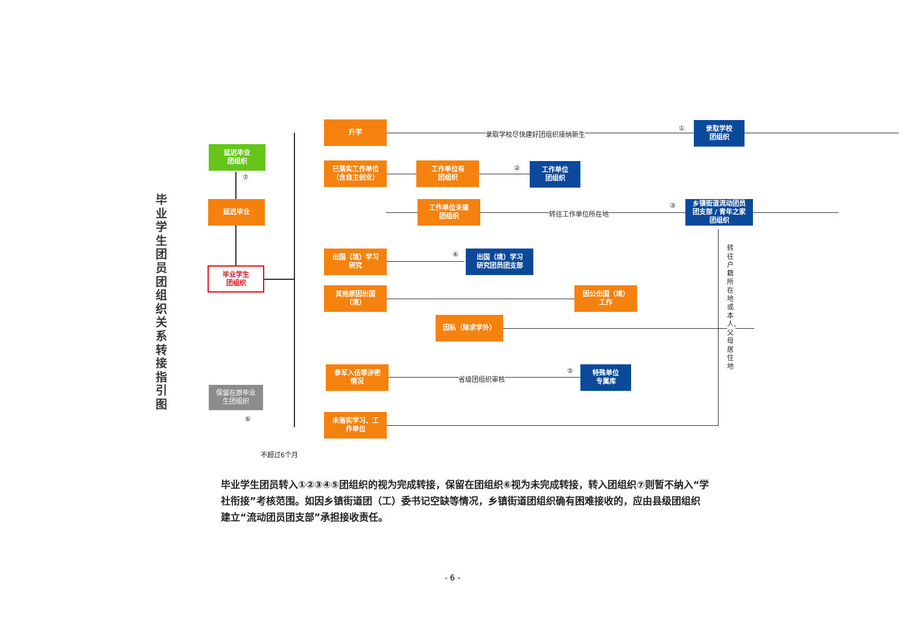毕业学生团员团组织关系转接指引图
升学
录取学校尽快建好团组织接纳新生
①
录取学校
团组织
延迟毕业
团组织
⑦
已落实工作单位
（含自主创业）
工作单位有
团组织
②
工作单位
团组织
延迟毕业
工作单位未建
团组织
转往工作单位所在地
③
乡镇街道流动团员
团支部 / 青年之家
团组织
出国（境）学习
研究
④
出国（境）学习
研究团员团支部
转往户籍所在地或本人、父母居住地
毕业学生
团组织
其他原因出国
（境）
因公出国（境）
工作
因私（除求学外）
参军入伍等涉密
情况
省级团组织审核
⑤
特殊单位
专属库
保留在原毕业
生团组织
⑥
未落实学习、工
作单位
不超过6个月
毕业学生团员转入①②③④⑤团组织的视为完成转接，保留在团组织⑥视为未完成转接，转入团组织⑦则暂不纳入“学社衔接”考核范围。如因乡镇街道团（工）委书记空缺等情况，乡镇街道团组织确有困难接收的，应由县级团组织建立“流动团员团支部”承担接收责任。
- 6 -